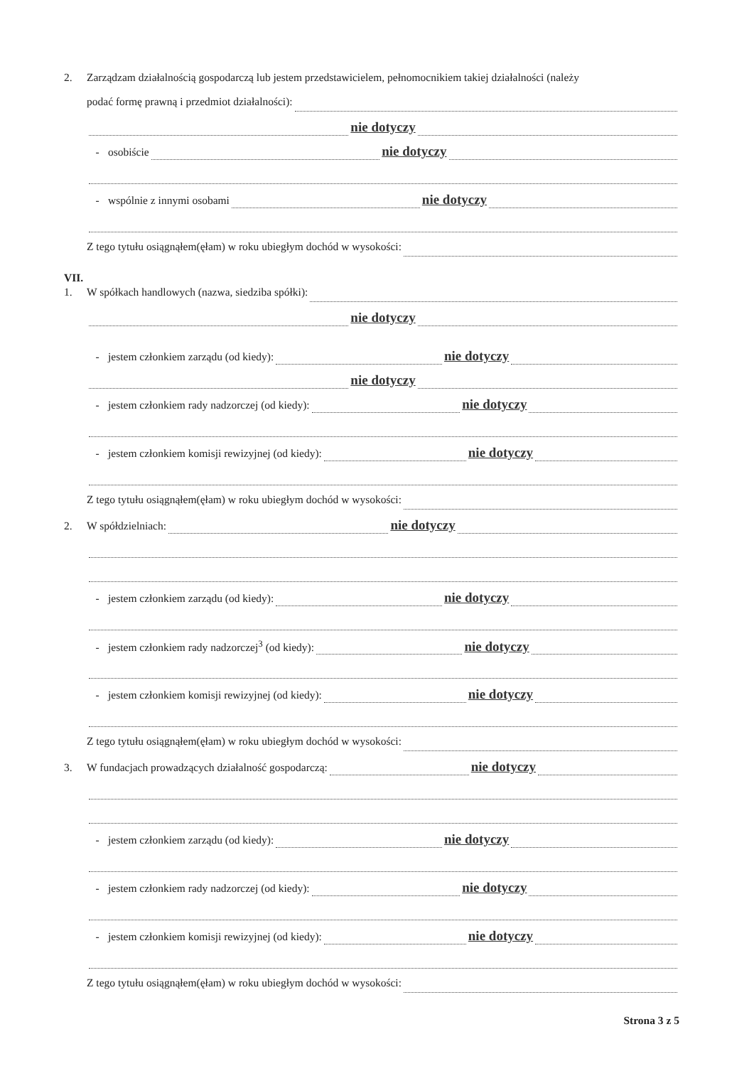2. Zarządzam działalnością gospodarczą lub jestem przedstawicielem, pełnomocnikiem takiej działalności (należy
podać formę prawną i przedmiot działalności):
nie dotyczy
- osobiście nie dotyczy
- wspólnie z innymi osobami nie dotyczy
Z tego tytułu osiągnąłem(ęłam) w roku ubiegłym dochód w wysokości:
VII.
1. W spółkach handlowych (nazwa, siedziba spółki):
nie dotyczy
- jestem członkiem zarządu (od kiedy): nie dotyczy
nie dotyczy
- jestem członkiem rady nadzorczej (od kiedy): nie dotyczy
- jestem członkiem komisji rewizyjnej (od kiedy): nie dotyczy
Z tego tytułu osiągnąłem(ęłam) w roku ubiegłym dochód w wysokości:
2. W spółdzielniach: nie dotyczy
- jestem członkiem zarządu (od kiedy): nie dotyczy
- jestem członkiem rady nadzorczej<sup>3</sup> (od kiedy): nie dotyczy
- jestem członkiem komisji rewizyjnej (od kiedy): nie dotyczy
Z tego tytułu osiągnąłem(ęłam) w roku ubiegłym dochód w wysokości:
3. W fundacjach prowadzących działalność gospodarczą: nie dotyczy
- jestem członkiem zarządu (od kiedy): nie dotyczy
- jestem członkiem rady nadzorczej (od kiedy): nie dotyczy
- jestem członkiem komisji rewizyjnej (od kiedy): nie dotyczy
Z tego tytułu osiągnąłem(ęłam) w roku ubiegłym dochód w wysokości:
Strona 3 z 5